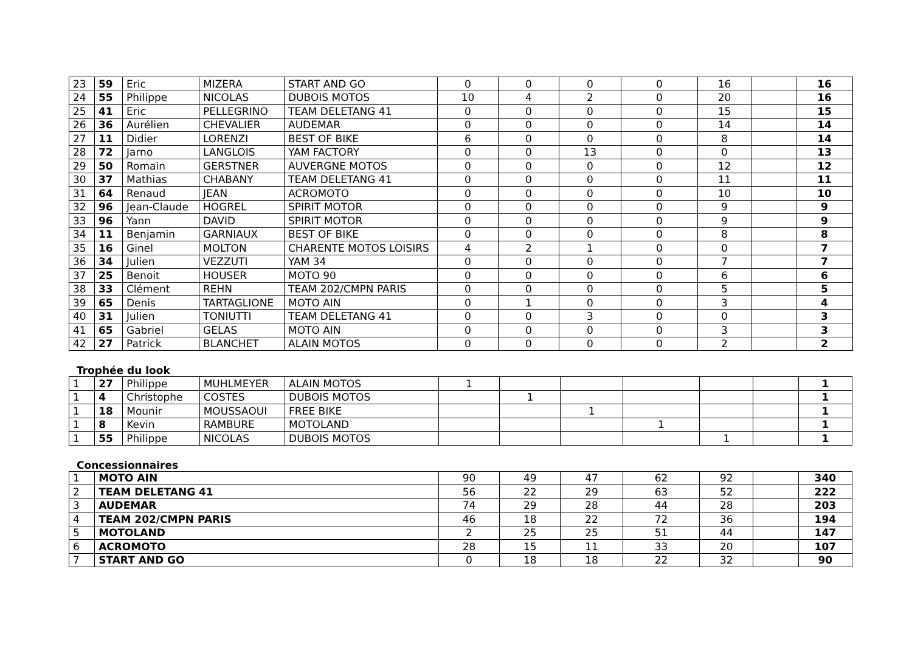| 23 | 59 | Eric | MIZERA | START AND GO | 0 | 0 | 0 | 0 | 16 | | 16 |
| 24 | 55 | Philippe | NICOLAS | DUBOIS MOTOS | 10 | 4 | 2 | 0 | 20 | | 16 |
| 25 | 41 | Eric | PELLEGRINO | TEAM DELETANG 41 | 0 | 0 | 0 | 0 | 15 | | 15 |
| 26 | 36 | Aurélien | CHEVALIER | AUDEMAR | 0 | 0 | 0 | 0 | 14 | | 14 |
| 27 | 11 | Didier | LORENZI | BEST OF BIKE | 6 | 0 | 0 | 0 | 8 | | 14 |
| 28 | 72 | Jarno | LANGLOIS | YAM FACTORY | 0 | 0 | 13 | 0 | 0 | | 13 |
| 29 | 50 | Romain | GERSTNER | AUVERGNE MOTOS | 0 | 0 | 0 | 0 | 12 | | 12 |
| 30 | 37 | Mathias | CHABANY | TEAM DELETANG 41 | 0 | 0 | 0 | 0 | 11 | | 11 |
| 31 | 64 | Renaud | JEAN | ACROMOTO | 0 | 0 | 0 | 0 | 10 | | 10 |
| 32 | 96 | Jean-Claude | HOGREL | SPIRIT MOTOR | 0 | 0 | 0 | 0 | 9 | | 9 |
| 33 | 96 | Yann | DAVID | SPIRIT MOTOR | 0 | 0 | 0 | 0 | 9 | | 9 |
| 34 | 11 | Benjamin | GARNIAUX | BEST OF BIKE | 0 | 0 | 0 | 0 | 8 | | 8 |
| 35 | 16 | Ginel | MOLTON | CHARENTE MOTOS LOISIRS | 4 | 2 | 1 | 0 | 0 | | 7 |
| 36 | 34 | Julien | VEZZUTI | YAM 34 | 0 | 0 | 0 | 0 | 7 | | 7 |
| 37 | 25 | Benoit | HOUSER | MOTO 90 | 0 | 0 | 0 | 0 | 6 | | 6 |
| 38 | 33 | Clément | REHN | TEAM 202/CMPN PARIS | 0 | 0 | 0 | 0 | 5 | | 5 |
| 39 | 65 | Denis | TARTAGLIONE | MOTO AIN | 0 | 1 | 0 | 0 | 3 | | 4 |
| 40 | 31 | Julien | TONIUTTI | TEAM DELETANG 41 | 0 | 0 | 3 | 0 | 0 | | 3 |
| 41 | 65 | Gabriel | GELAS | MOTO AIN | 0 | 0 | 0 | 0 | 3 | | 3 |
| 42 | 27 | Patrick | BLANCHET | ALAIN MOTOS | 0 | 0 | 0 | 0 | 2 | | 2 |
Trophée du look
| 1 | 27 | Philippe | MUHLMEYER | ALAIN MOTOS | 1 | | | | | | 1 |
| 1 | 4 | Christophe | COSTES | DUBOIS MOTOS | | 1 | | | | | 1 |
| 1 | 18 | Mounir | MOUSSAOUI | FREE BIKE | | | 1 | | | | 1 |
| 1 | 8 | Kevin | RAMBURE | MOTOLAND | | | | 1 | | | 1 |
| 1 | 55 | Philippe | NICOLAS | DUBOIS MOTOS | | | | | 1 | | 1 |
Concessionnaires
| 1 | MOTO AIN | 90 | 49 | 47 | 62 | 92 | | 340 |
| 2 | TEAM DELETANG 41 | 56 | 22 | 29 | 63 | 52 | | 222 |
| 3 | AUDEMAR | 74 | 29 | 28 | 44 | 28 | | 203 |
| 4 | TEAM 202/CMPN PARIS | 46 | 18 | 22 | 72 | 36 | | 194 |
| 5 | MOTOLAND | 2 | 25 | 25 | 51 | 44 | | 147 |
| 6 | ACROMOTO | 28 | 15 | 11 | 33 | 20 | | 107 |
| 7 | START AND GO | 0 | 18 | 18 | 22 | 32 | | 90 |